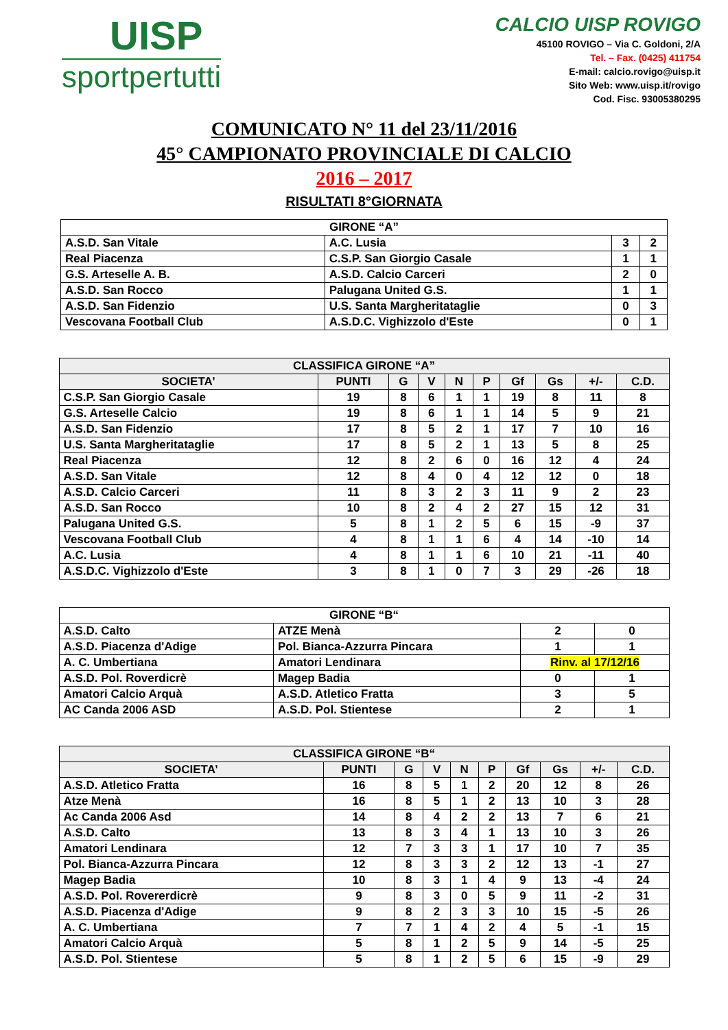UISP
sportpertutti
CALCIO UISP ROVIGO
45100 ROVIGO – Via C. Goldoni, 2/A
Tel. – Fax. (0425) 411754
E-mail: calcio.rovigo@uisp.it
Sito Web: www.uisp.it/rovigo
Cod. Fisc. 93005380295
COMUNICATO N° 11 del 23/11/2016
45° CAMPIONATO PROVINCIALE DI CALCIO
2016 – 2017
RISULTATI 8°GIORNATA
| GIRONE “A” | | | |
| A.S.D. San Vitale | A.C. Lusia | 3 | 2 |
| Real Piacenza | C.S.P. San Giorgio Casale | 1 | 1 |
| G.S. Arteselle A. B. | A.S.D. Calcio Carceri | 2 | 0 |
| A.S.D. San Rocco | Palugana United G.S. | 1 | 1 |
| A.S.D. San Fidenzio | U.S. Santa Margheritataglie | 0 | 3 |
| Vescovana Football Club | A.S.D.C. Vighizzolo d'Este | 0 | 1 |
| CLASSIFICA GIRONE “A” | | | | | | | | | |
| --- | --- | --- | --- | --- | --- | --- | --- | --- | --- |
| SOCIETA’ | PUNTI | G | V | N | P | Gf | Gs | +/- | C.D. |
| C.S.P. San Giorgio Casale | 19 | 8 | 6 | 1 | 1 | 19 | 8 | 11 | 8 |
| G.S. Arteselle Calcio | 19 | 8 | 6 | 1 | 1 | 14 | 5 | 9 | 21 |
| A.S.D. San Fidenzio | 17 | 8 | 5 | 2 | 1 | 17 | 7 | 10 | 16 |
| U.S. Santa Margheritataglie | 17 | 8 | 5 | 2 | 1 | 13 | 5 | 8 | 25 |
| Real Piacenza | 12 | 8 | 2 | 6 | 0 | 16 | 12 | 4 | 24 |
| A.S.D. San Vitale | 12 | 8 | 4 | 0 | 4 | 12 | 12 | 0 | 18 |
| A.S.D. Calcio Carceri | 11 | 8 | 3 | 2 | 3 | 11 | 9 | 2 | 23 |
| A.S.D. San Rocco | 10 | 8 | 2 | 4 | 2 | 27 | 15 | 12 | 31 |
| Palugana United G.S. | 5 | 8 | 1 | 2 | 5 | 6 | 15 | -9 | 37 |
| Vescovana Football Club | 4 | 8 | 1 | 1 | 6 | 4 | 14 | -10 | 14 |
| A.C. Lusia | 4 | 8 | 1 | 1 | 6 | 10 | 21 | -11 | 40 |
| A.S.D.C. Vighizzolo d'Este | 3 | 8 | 1 | 0 | 7 | 3 | 29 | -26 | 18 |
| GIRONE “B“ | | | |
| A.S.D. Calto | ATZE Menà | 2 | 0 |
| A.S.D. Piacenza d'Adige | Pol. Bianca-Azzurra Pincara | 1 | 1 |
| A. C. Umbertiana | Amatori Lendinara | Rinv. al 17/12/16 | |
| A.S.D. Pol. Roverdicrè | Magep Badia | 0 | 1 |
| Amatori Calcio Arquà | A.S.D. Atletico Fratta | 3 | 5 |
| AC Canda 2006 ASD | A.S.D. Pol. Stientese | 2 | 1 |
| CLASSIFICA GIRONE “B“ | | | | | | | | | |
| --- | --- | --- | --- | --- | --- | --- | --- | --- | --- |
| SOCIETA’ | PUNTI | G | V | N | P | Gf | Gs | +/- | C.D. |
| A.S.D. Atletico Fratta | 16 | 8 | 5 | 1 | 2 | 20 | 12 | 8 | 26 |
| Atze Menà | 16 | 8 | 5 | 1 | 2 | 13 | 10 | 3 | 28 |
| Ac Canda 2006 Asd | 14 | 8 | 4 | 2 | 2 | 13 | 7 | 6 | 21 |
| A.S.D. Calto | 13 | 8 | 3 | 4 | 1 | 13 | 10 | 3 | 26 |
| Amatori Lendinara | 12 | 7 | 3 | 3 | 1 | 17 | 10 | 7 | 35 |
| Pol. Bianca-Azzurra Pincara | 12 | 8 | 3 | 3 | 2 | 12 | 13 | -1 | 27 |
| Magep Badia | 10 | 8 | 3 | 1 | 4 | 9 | 13 | -4 | 24 |
| A.S.D. Pol. Rovererdicrè | 9 | 8 | 3 | 0 | 5 | 9 | 11 | -2 | 31 |
| A.S.D. Piacenza d'Adige | 9 | 8 | 2 | 3 | 3 | 10 | 15 | -5 | 26 |
| A. C. Umbertiana | 7 | 7 | 1 | 4 | 2 | 4 | 5 | -1 | 15 |
| Amatori Calcio Arquà | 5 | 8 | 1 | 2 | 5 | 9 | 14 | -5 | 25 |
| A.S.D. Pol. Stientese | 5 | 8 | 1 | 2 | 5 | 6 | 15 | -9 | 29 |